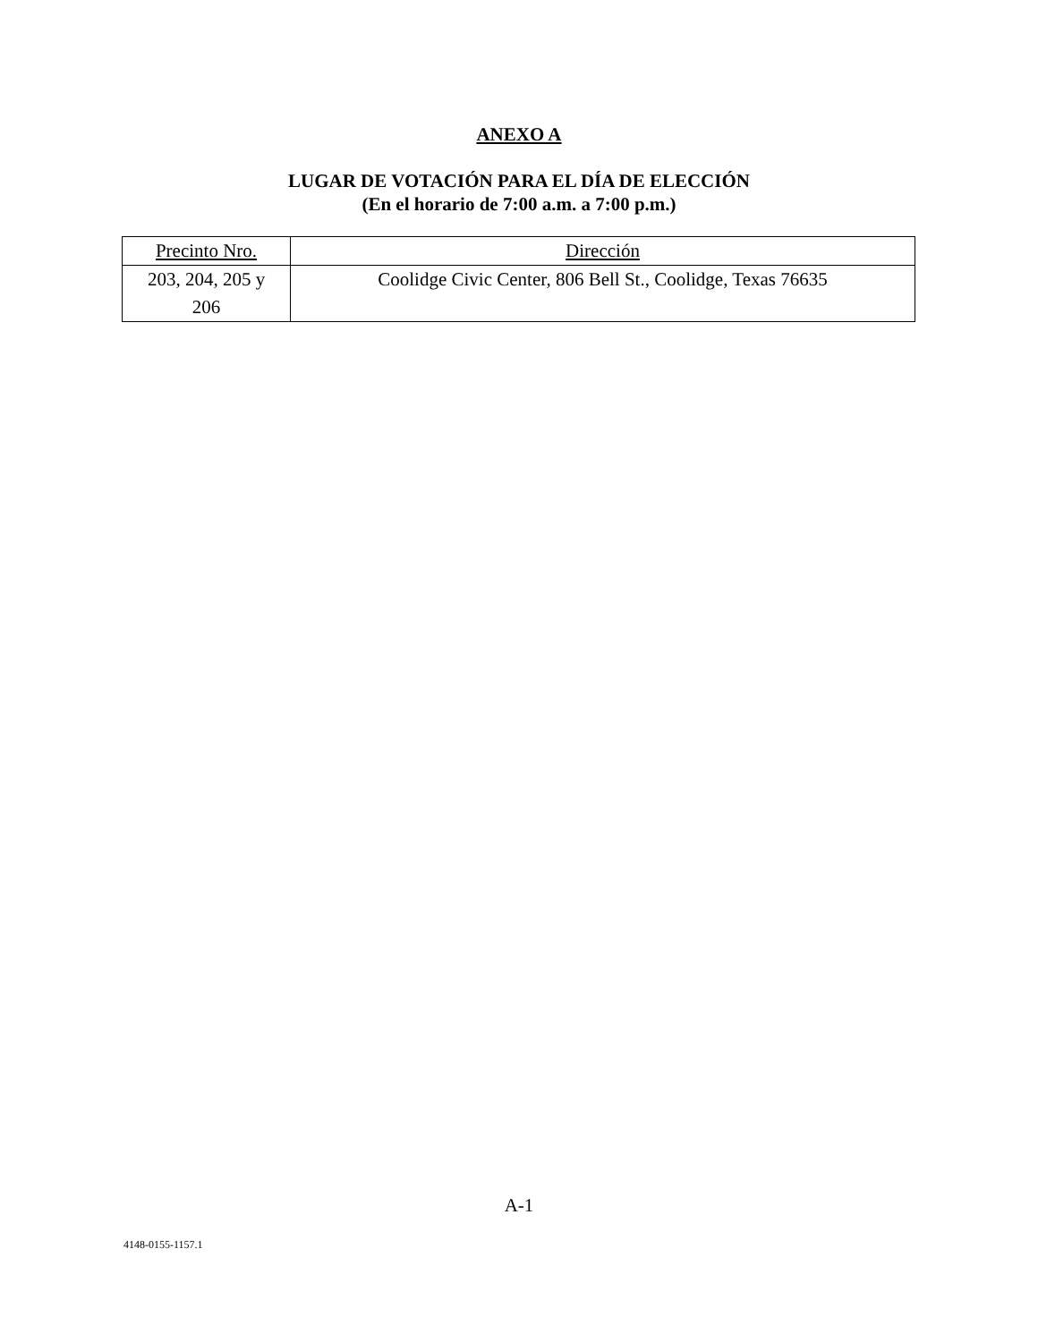ANEXO A
LUGAR DE VOTACIÓN PARA EL DÍA DE ELECCIÓN
(En el horario de 7:00 a.m. a 7:00 p.m.)
| Precinto Nro. | Dirección |
| --- | --- |
| 203, 204, 205 y 206 | Coolidge Civic Center, 806 Bell St., Coolidge, Texas 76635 |
A-1
4148-0155-1157.1